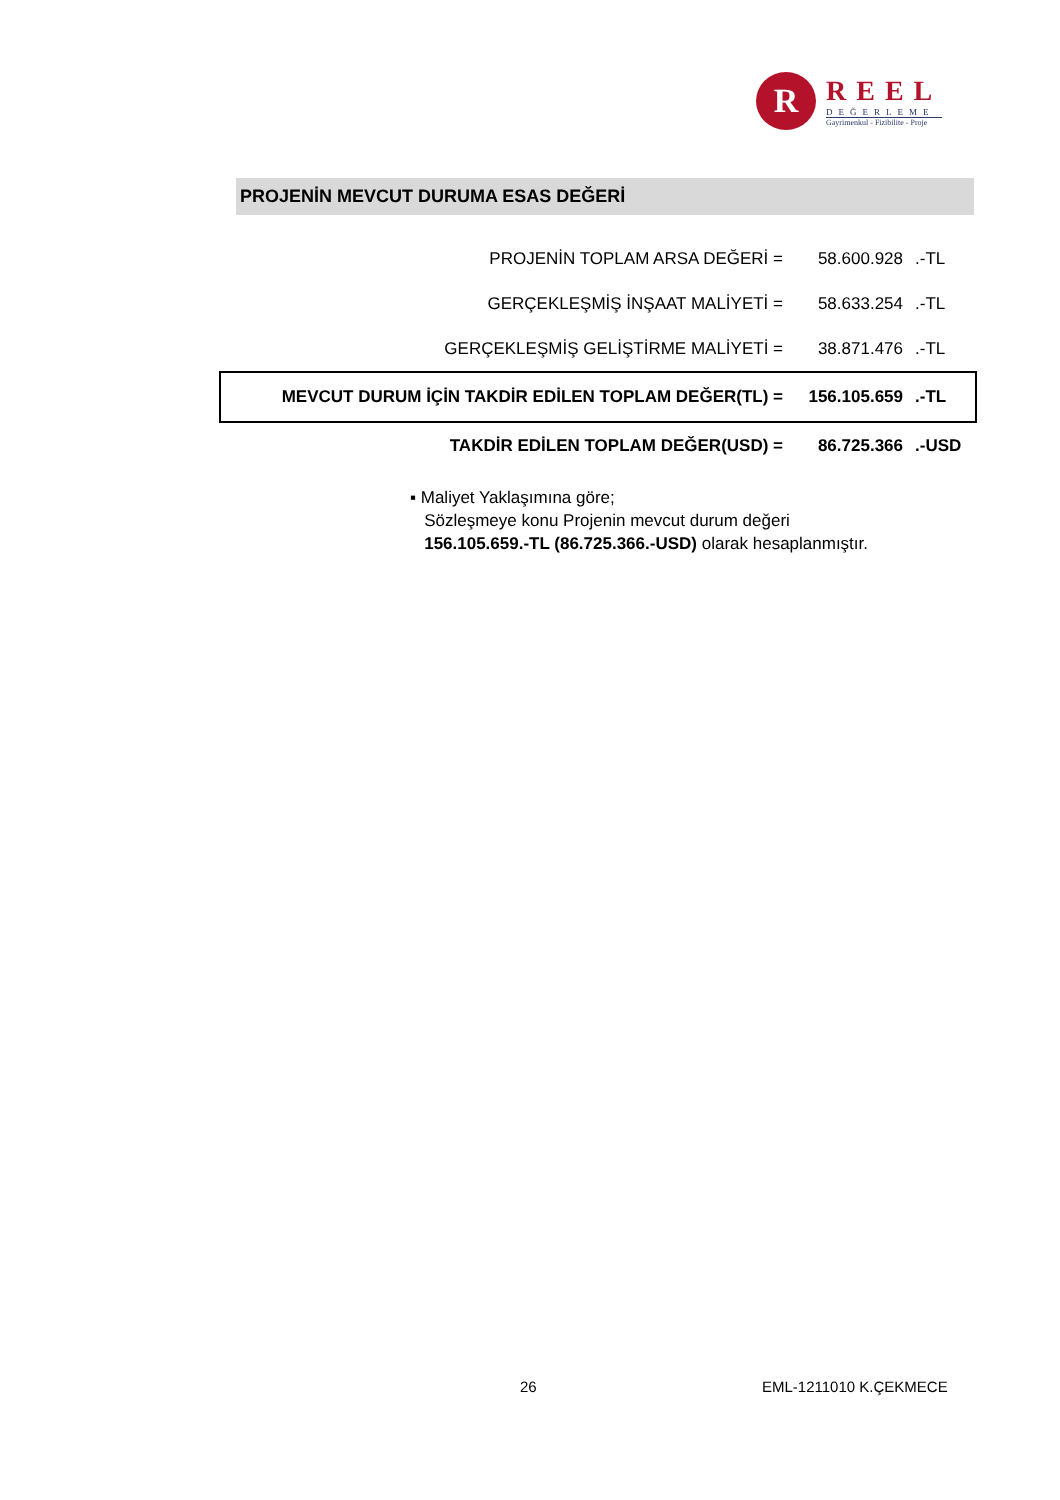R
REEL
DEĞERLEME
Gayrimenkul - Fizibilite - Proje
PROJENİN MEVCUT DURUMA ESAS DEĞERİ
| PROJENİN TOPLAM ARSA DEĞERİ = | 58.600.928 | .-TL |
| GERÇEKLEŞMİŞ İNŞAAT MALİYETİ = | 58.633.254 | .-TL |
| GERÇEKLEŞMİŞ GELİŞTİRME MALİYETİ = | 38.871.476 | .-TL |
| MEVCUT DURUM İÇİN TAKDİR EDİLEN TOPLAM DEĞER(TL) = | 156.105.659 | .-TL |
| TAKDİR EDİLEN TOPLAM DEĞER(USD) = | 86.725.366 | .-USD |
▪ Maliyet Yaklaşımına göre;
Sözleşmeye konu Projenin mevcut durum değeri
156.105.659.-TL (86.725.366.-USD) olarak hesaplanmıştır.
26 EML-1211010 K.ÇEKMECE